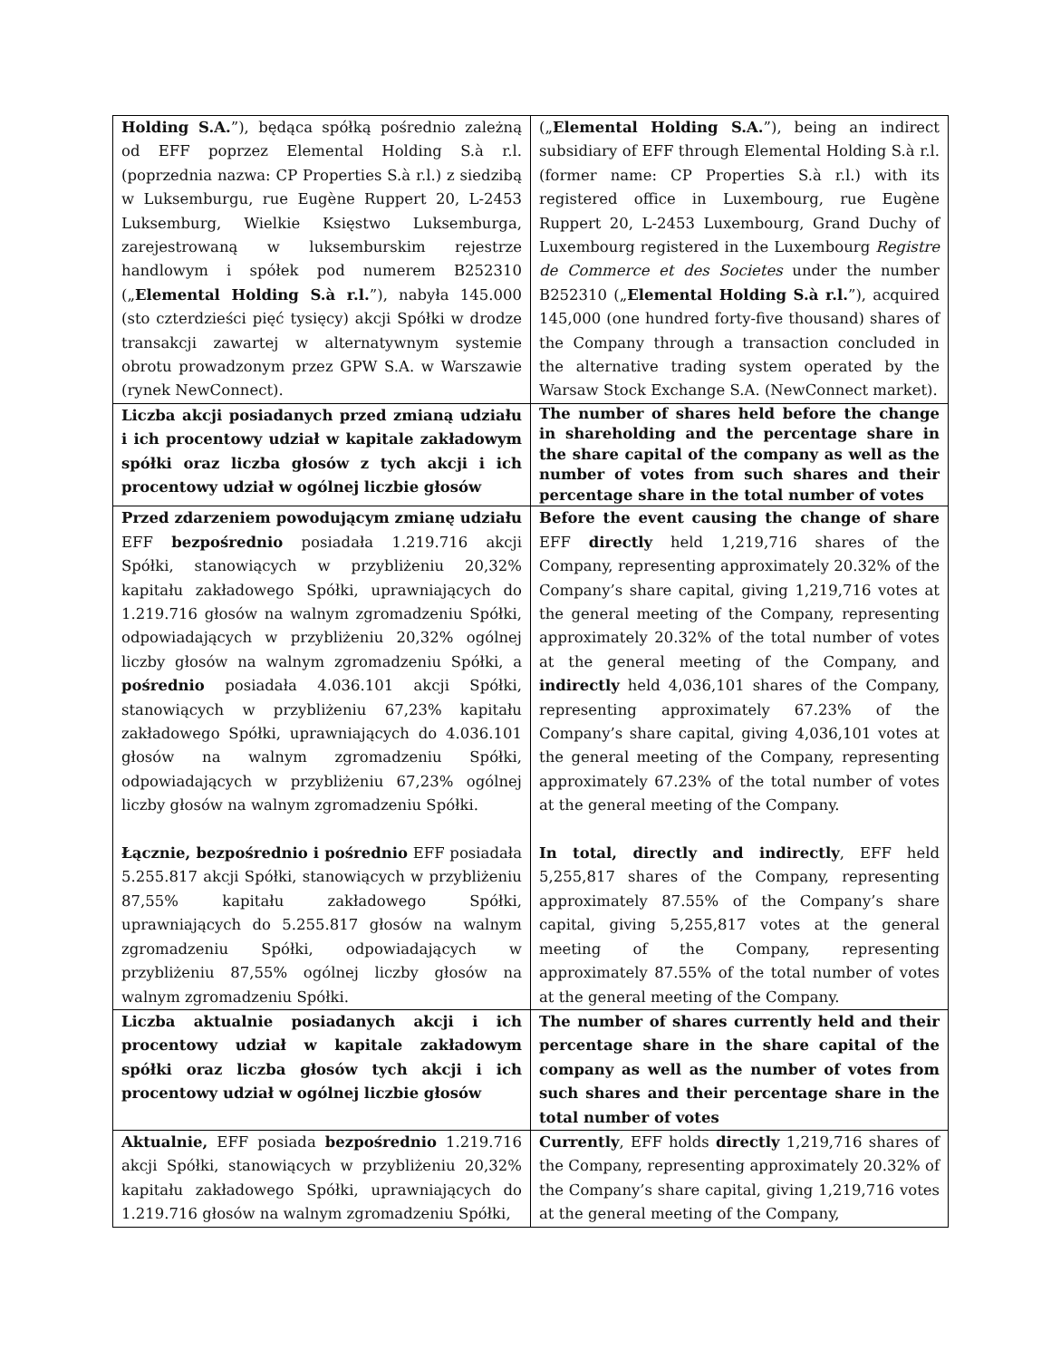| Holding S.A. ”), będąca spółką pośrednio zależną od EFF poprzez Elemental Holding S.à r.l. (poprzednia nazwa: CP Properties S.à r.l.) z siedzibą w Luksemburgu, rue Eugène Ruppert 20, L-2453 Luksemburg, Wielkie Księstwo Luksemburga, zarejestrowaną w luksemburskim rejestrze handlowym i spółek pod numerem B252310 („ Elemental Holding S.à r.l. ”), nabyła 145.000 (sto czterdzieści pięć tysięcy) akcji Spółki w drodze transakcji zawartej w alternatywnym systemie obrotu prowadzonym przez GPW S.A. w Warszawie (rynek NewConnect). | („ Elemental Holding S.A. ”), being an indirect subsidiary of EFF through Elemental Holding S.à r.l. (former name: CP Properties S.à r.l.) with its registered office in Luxembourg, rue Eugène Ruppert 20, L-2453 Luxembourg, Grand Duchy of Luxembourg registered in the Luxembourg Registre de Commerce et des Societes under the number B252310 („ Elemental Holding S.à r.l. ”), acquired 145,000 (one hundred forty-five thousand) shares of the Company through a transaction concluded in the alternative trading system operated by the Warsaw Stock Exchange S.A. (NewConnect market). |
| Liczba akcji posiadanych przed zmianą udziału i ich procentowy udział w kapitale zakładowym spółki oraz liczba głosów z tych akcji i ich procentowy udział w ogólnej liczbie głosów | The number of shares held before the change in shareholding and the percentage share in the share capital of the company as well as the number of votes from such shares and their percentage share in the total number of votes |
| Przed zdarzeniem powodującym zmianę udziału EFF bezpośrednio posiadała 1.219.716 akcji Spółki, stanowiących w przybliżeniu 20,32% kapitału zakładowego Spółki, uprawniających do 1.219.716 głosów na walnym zgromadzeniu Spółki, odpowiadających w przybliżeniu 20,32% ogólnej liczby głosów na walnym zgromadzeniu Spółki, a pośrednio posiadała 4.036.101 akcji Spółki, stanowiących w przybliżeniu 67,23% kapitału zakładowego Spółki, uprawniających do 4.036.101 głosów na walnym zgromadzeniu Spółki, odpowiadających w przybliżeniu 67,23% ogólnej liczby głosów na walnym zgromadzeniu Spółki. Łącznie, bezpośrednio i pośrednio EFF posiadała 5.255.817 akcji Spółki, stanowiących w przybliżeniu 87,55% kapitału zakładowego Spółki, uprawniających do 5.255.817 głosów na walnym zgromadzeniu Spółki, odpowiadających w przybliżeniu 87,55% ogólnej liczby głosów na walnym zgromadzeniu Spółki. | Before the event causing the change of share EFF directly held 1,219,716 shares of the Company, representing approximately 20.32% of the Company’s share capital, giving 1,219,716 votes at the general meeting of the Company, representing approximately 20.32% of the total number of votes at the general meeting of the Company, and indirectly held 4,036,101 shares of the Company, representing approximately 67.23% of the Company’s share capital, giving 4,036,101 votes at the general meeting of the Company, representing approximately 67.23% of the total number of votes at the general meeting of the Company. In total, directly and indirectly , EFF held 5,255,817 shares of the Company, representing approximately 87.55% of the Company’s share capital, giving 5,255,817 votes at the general meeting of the Company, representing approximately 87.55% of the total number of votes at the general meeting of the Company. |
| Liczba aktualnie posiadanych akcji i ich procentowy udział w kapitale zakładowym spółki oraz liczba głosów tych akcji i ich procentowy udział w ogólnej liczbie głosów | The number of shares currently held and their percentage share in the share capital of the company as well as the number of votes from such shares and their percentage share in the total number of votes |
| Aktualnie, EFF posiada bezpośrednio 1.219.716 akcji Spółki, stanowiących w przybliżeniu 20,32% kapitału zakładowego Spółki, uprawniających do 1.219.716 głosów na walnym zgromadzeniu Spółki, | Currently , EFF holds directly 1,219,716 shares of the Company, representing approximately 20.32% of the Company’s share capital, giving 1,219,716 votes at the general meeting of the Company, |